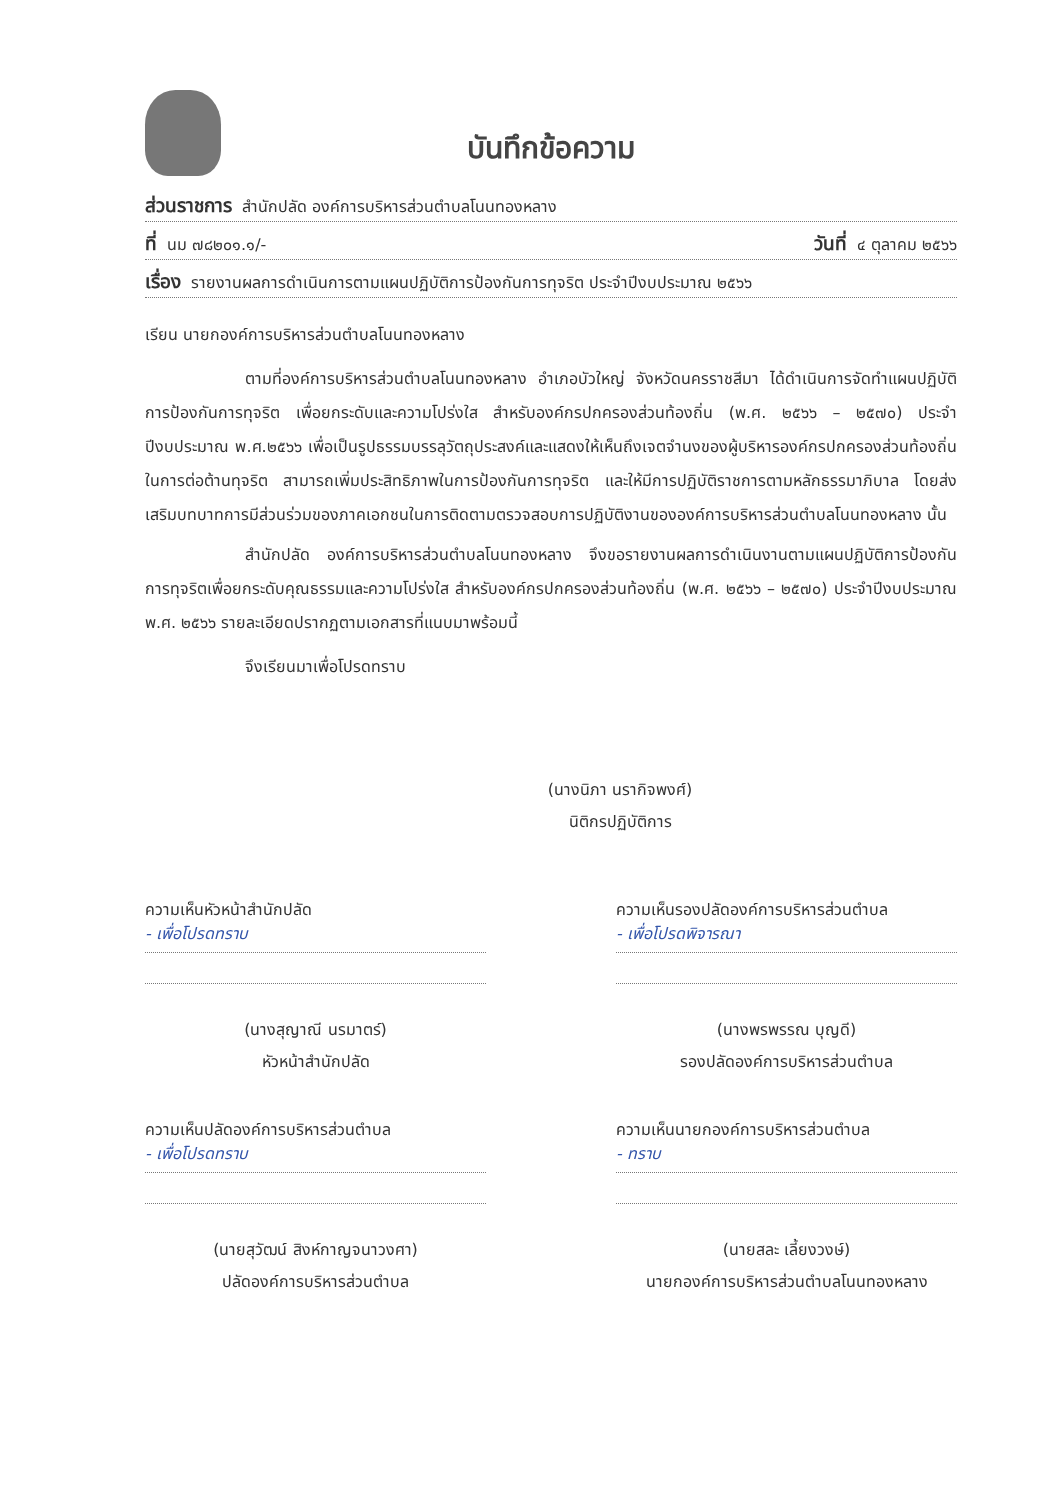บันทึกข้อความ
ส่วนราชการ สำนักปลัด องค์การบริหารส่วนตำบลโนนทองหลาง
ที่ นม ๗๘๒๐๑.๑/- วันที่ ๔ ตุลาคม ๒๕๖๖
เรื่อง รายงานผลการดำเนินการตามแผนปฏิบัติการป้องกันการทุจริต ประจำปีงบประมาณ ๒๕๖๖
เรียน นายกองค์การบริหารส่วนตำบลโนนทองหลาง
ตามที่องค์การบริหารส่วนตำบลโนนทองหลาง อำเภอบัวใหญ่ จังหวัดนครราชสีมา ได้ดำเนินการจัดทำแผนปฏิบัติการป้องกันการทุจริต เพื่อยกระดับและความโปร่งใส สำหรับองค์กรปกครองส่วนท้องถิ่น (พ.ศ. ๒๕๖๖ – ๒๕๗๐) ประจำปีงบประมาณ พ.ศ.๒๕๖๖ เพื่อเป็นรูปธรรมบรรลุวัตถุประสงค์และแสดงให้เห็นถึงเจตจำนงของผู้บริหารองค์กรปกครองส่วนท้องถิ่น ในการต่อต้านทุจริต สามารถเพิ่มประสิทธิภาพในการป้องกันการทุจริต และให้มีการปฏิบัติราชการตามหลักธรรมาภิบาล โดยส่งเสริมบทบาทการมีส่วนร่วมของภาคเอกชนในการติดตามตรวจสอบการปฏิบัติงานขององค์การบริหารส่วนตำบลโนนทองหลาง นั้น
สำนักปลัด องค์การบริหารส่วนตำบลโนนทองหลาง จึงขอรายงานผลการดำเนินงานตามแผนปฏิบัติการป้องกันการทุจริตเพื่อยกระดับคุณธรรมและความโปร่งใส สำหรับองค์กรปกครองส่วนท้องถิ่น (พ.ศ. ๒๕๖๖ – ๒๕๗๐) ประจำปีงบประมาณ พ.ศ. ๒๕๖๖ รายละเอียดปรากฏตามเอกสารที่แนบมาพร้อมนี้
จึงเรียนมาเพื่อโปรดทราบ
(นางนิภา นรากิจพงศ์)
นิติกรปฏิบัติการ
ความเห็นหัวหน้าสำนักปลัด
- เพื่อโปรดทราบ
(นางสุญาณี นรมาตร์)
หัวหน้าสำนักปลัด
ความเห็นรองปลัดองค์การบริหารส่วนตำบล
- เพื่อโปรดพิจารณา
(นางพรพรรณ บุญดี)
รองปลัดองค์การบริหารส่วนตำบล
ความเห็นปลัดองค์การบริหารส่วนตำบล
- เพื่อโปรดทราบ
(นายสุวัฒน์ สิงห์กาญจนาวงศา)
ปลัดองค์การบริหารส่วนตำบล
ความเห็นนายกองค์การบริหารส่วนตำบล
- ทราบ
(นายสละ เลี้ยงวงษ์)
นายกองค์การบริหารส่วนตำบลโนนทองหลาง